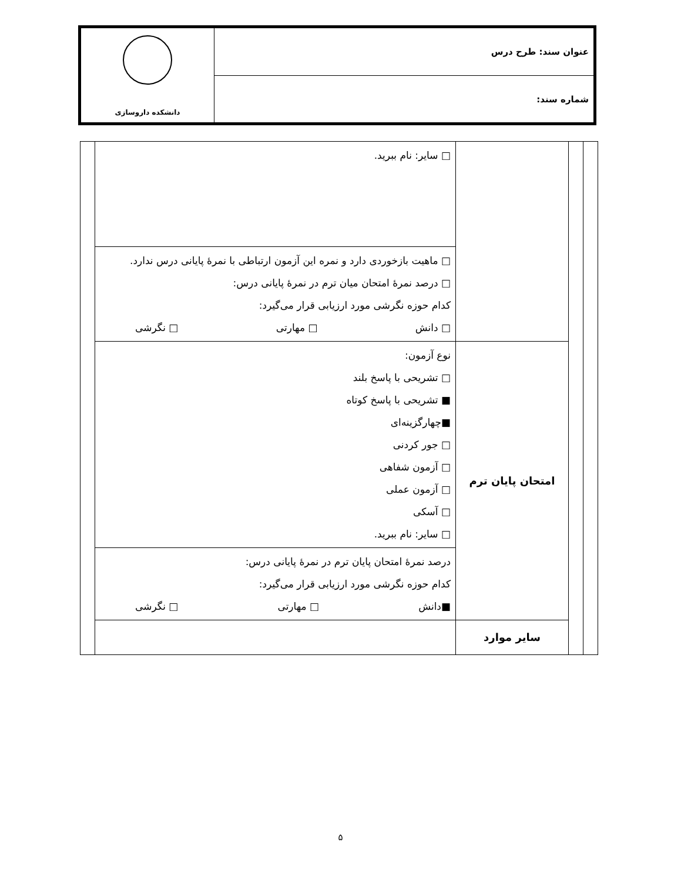| عنوان سند: طرح درس | دانشکده داروسازی |
| شماره سند: | |
| | | | □ سایر: نام ببرید. | |
| | | | □ ماهیت بازخوردی دارد و نمره این آزمون ارتباطی با نمرهٔ پایانی درس ندارد. □ درصد نمرهٔ امتحان میان ترم در نمرهٔ پایانی درس: کدام حوزه نگرشی مورد ارزیابی قرار می‌گیرد: □ دانش □ مهارتی □ نگرشی | |
| | | امتحان پایان ترم | نوع آزمون: □ تشریحی با پاسخ بلند ■ تشریحی با پاسخ کوتاه ■چهارگزینه‌ای □ جور کردنی □ آزمون شفاهی □ آزمون عملی □ آسکی □ سایر: نام ببرید. | |
| | | | درصد نمرهٔ امتحان پایان ترم در نمرهٔ پایانی درس: کدام حوزه نگرشی مورد ارزیابی قرار می‌گیرد: ■دانش □ مهارتی □ نگرشی | |
| | | سایر موارد | | |
۵